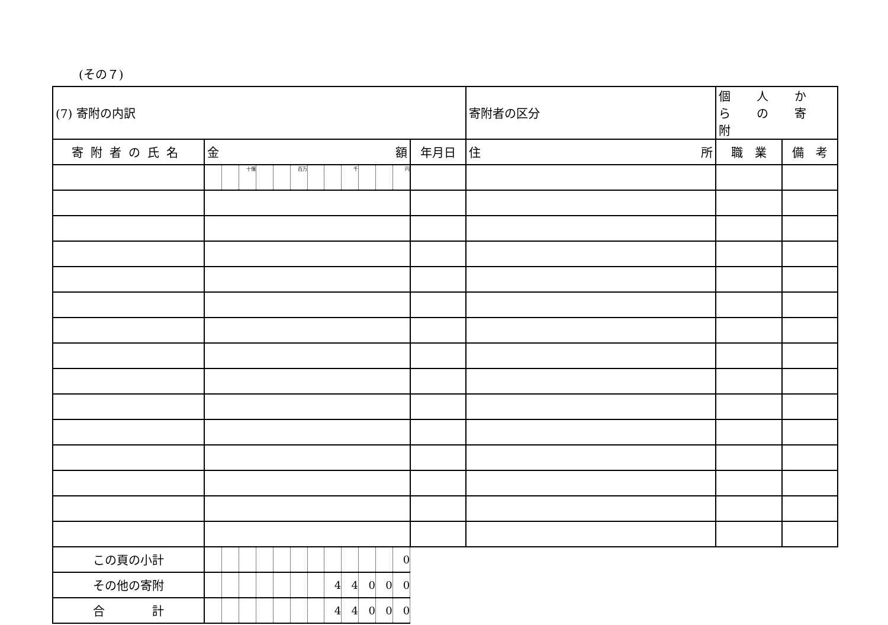(その７)
| (7) 寄附の内訳 | | | | | | | | | | | | | | 寄附者の区分 | 個 人 か ら の 寄 附 | |
| 寄附者の氏名 | 金 額 | | | | | | | | | | | | 年月日 | 住 所 | 職 業 | 備 考 |
| | | | 十億 | | | 百万 | | | 千 | | | 円 | | | | |
| この頁の小計 | | | | | | | | | | | | 0 | | | | |
| その他の寄附 | | | | | | | | 4 | 4 | 0 | 0 | 0 | | | | |
| 合 計 | | | | | | | | 4 | 4 | 0 | 0 | 0 | | | | |